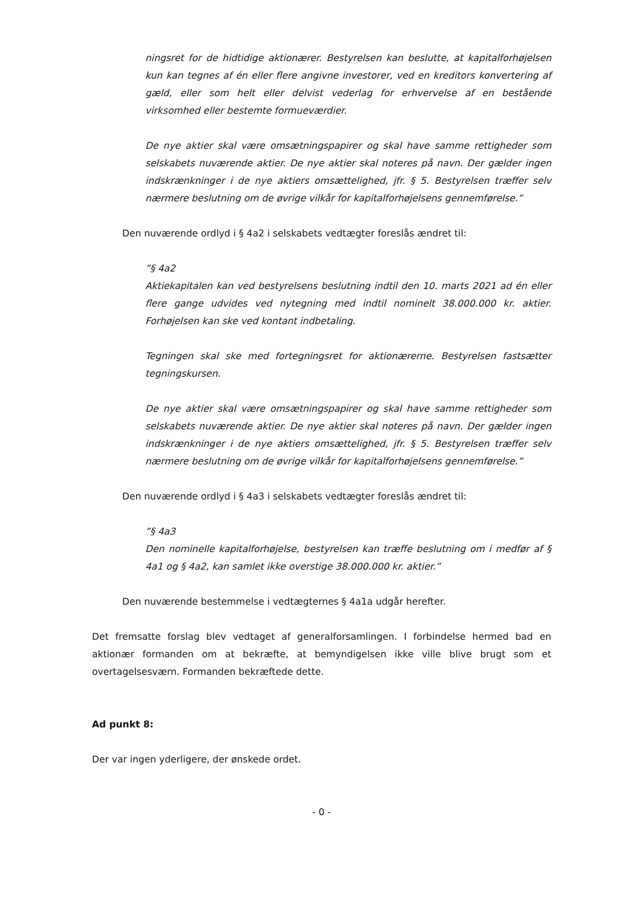ningsret for de hidtidige aktionærer. Bestyrelsen kan beslutte, at kapitalforhøjelsen kun kan tegnes af én eller flere angivne investorer, ved en kreditors konvertering af gæld, eller som helt eller delvist vederlag for erhvervelse af en bestående virksomhed eller bestemte formueværdier.
De nye aktier skal være omsætningspapirer og skal have samme rettigheder som selskabets nuværende aktier. De nye aktier skal noteres på navn. Der gælder ingen indskrænkninger i de nye aktiers omsættelighed, jfr. § 5. Bestyrelsen træffer selv nærmere beslutning om de øvrige vilkår for kapitalforhøjelsens gennemførelse.”
Den nuværende ordlyd i § 4a2 i selskabets vedtægter foreslås ændret til:
”§ 4a2
Aktiekapitalen kan ved bestyrelsens beslutning indtil den 10. marts 2021 ad én eller flere gange udvides ved nytegning med indtil nominelt 38.000.000 kr. aktier. Forhøjelsen kan ske ved kontant indbetaling.
Tegningen skal ske med fortegningsret for aktionærerne. Bestyrelsen fastsætter tegningskursen.
De nye aktier skal være omsætningspapirer og skal have samme rettigheder som selskabets nuværende aktier. De nye aktier skal noteres på navn. Der gælder ingen indskrænkninger i de nye aktiers omsættelighed, jfr. § 5. Bestyrelsen træffer selv nærmere beslutning om de øvrige vilkår for kapitalforhøjelsens gennemførelse.”
Den nuværende ordlyd i § 4a3 i selskabets vedtægter foreslås ændret til:
”§ 4a3
Den nominelle kapitalforhøjelse, bestyrelsen kan træffe beslutning om i medfør af § 4a1 og § 4a2, kan samlet ikke overstige 38.000.000 kr. aktier.”
Den nuværende bestemmelse i vedtægternes § 4a1a udgår herefter.
Det fremsatte forslag blev vedtaget af generalforsamlingen. I forbindelse hermed bad en aktionær formanden om at bekræfte, at bemyndigelsen ikke ville blive brugt som et overtagelsesværn. Formanden bekræftede dette.
Ad punkt 8:
Der var ingen yderligere, der ønskede ordet.
- 0 -